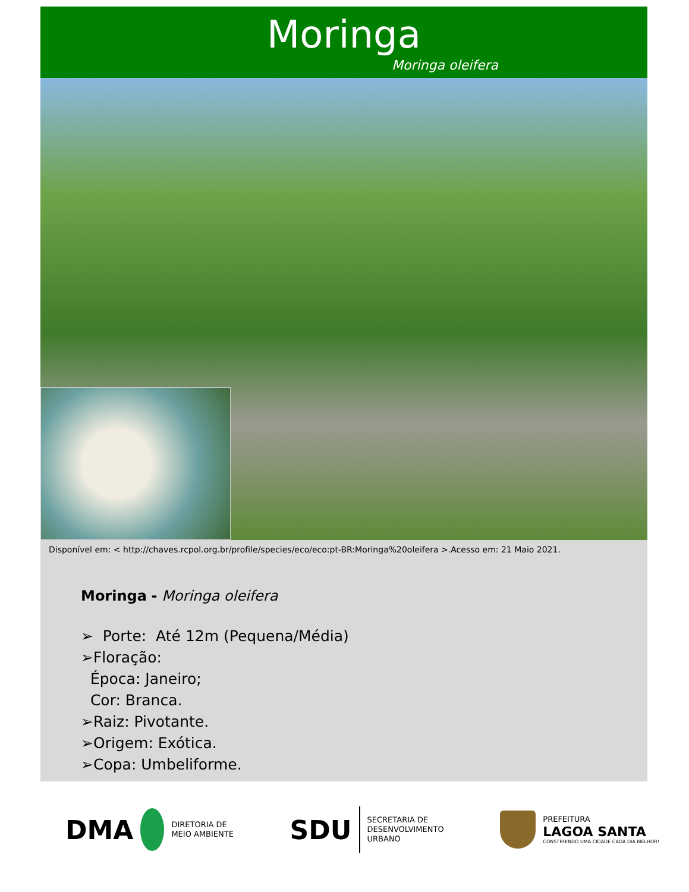Moringa
Moringa oleifera
Disponível em: < http://chaves.rcpol.org.br/profile/species/eco/eco:pt-BR:Moringa%20oleifera >.Acesso em: 21 Maio 2021.
Moringa - Moringa oleifera
➢ Porte: Até 12m (Pequena/Média)
➢Floração:
Época: Janeiro;
Cor: Branca.
➢Raiz: Pivotante.
➢Origem: Exótica.
➢Copa: Umbeliforme.
DMA
DIRETORIA DE
MEIO AMBIENTE
SDU
SECRETARIA DE
DESENVOLVIMENTO
URBANO
PREFEITURA
LAGOA SANTA
CONSTRUINDO UMA CIDADE CADA DIA MELHOR!